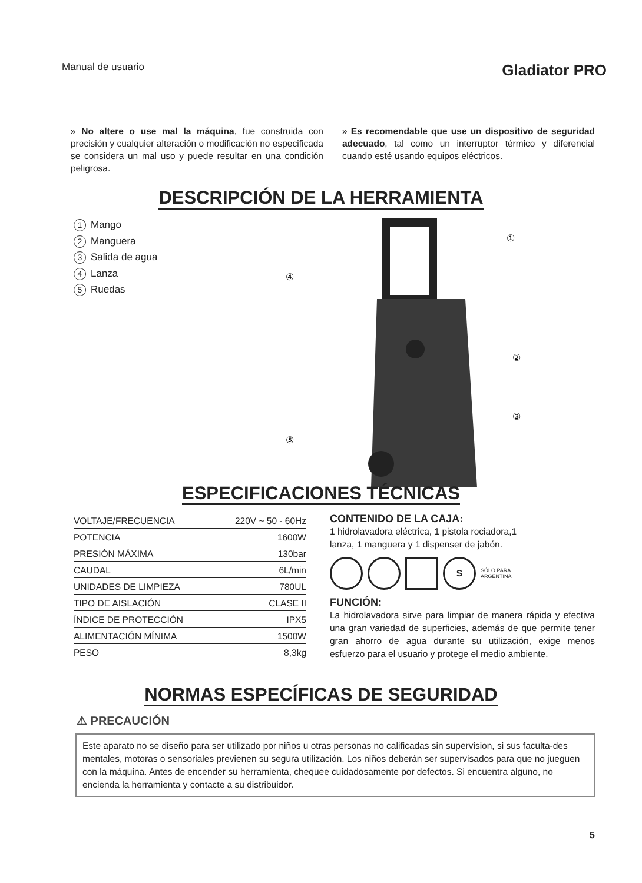Manual de usuario
Gladiator PRO
» No altere o use mal la máquina, fue construida con precisión y cualquier alteración o modificación no especificada se considera un mal uso y puede resultar en una condición peligrosa.
» Es recomendable que use un dispositivo de seguridad adecuado, tal como un interruptor térmico y diferencial cuando esté usando equipos eléctricos.
DESCRIPCIÓN DE LA HERRAMIENTA
1 Mango
2 Manguera
3 Salida de agua
4 Lanza
5 Ruedas
①
②
③
④
⑤
ESPECIFICACIONES TÉCNICAS
| VOLTAJE/FRECUENCIA | 220V ~ 50 - 60Hz |
| POTENCIA | 1600W |
| PRESIÓN MÁXIMA | 130bar |
| CAUDAL | 6L/min |
| UNIDADES DE LIMPIEZA | 780UL |
| TIPO DE AISLACIÓN | CLASE II |
| ÍNDICE DE PROTECCIÓN | IPX5 |
| ALIMENTACIÓN MÍNIMA | 1500W |
| PESO | 8,3kg |
CONTENIDO DE LA CAJA:
1 hidrolavadora eléctrica, 1 pistola rociadora,1
lanza, 1 manguera y 1 dispenser de jabón.
S SÓLO PARA
ARGENTINA
FUNCIÓN:
La hidrolavadora sirve para limpiar de manera rápida y efectiva una gran variedad de superficies, además de que permite tener gran ahorro de agua durante su utilización, exige menos esfuerzo para el usuario y protege el medio ambiente.
NORMAS ESPECÍFICAS DE SEGURIDAD
⚠ PRECAUCIÓN
Este aparato no se diseño para ser utilizado por niños u otras personas no calificadas sin supervision, si sus faculta-des mentales, motoras o sensoriales previenen su segura utilización. Los niños deberán ser supervisados para que no jueguen con la máquina. Antes de encender su herramienta, chequee cuidadosamente por defectos. Si encuentra alguno, no encienda la herramienta y contacte a su distribuidor.
5